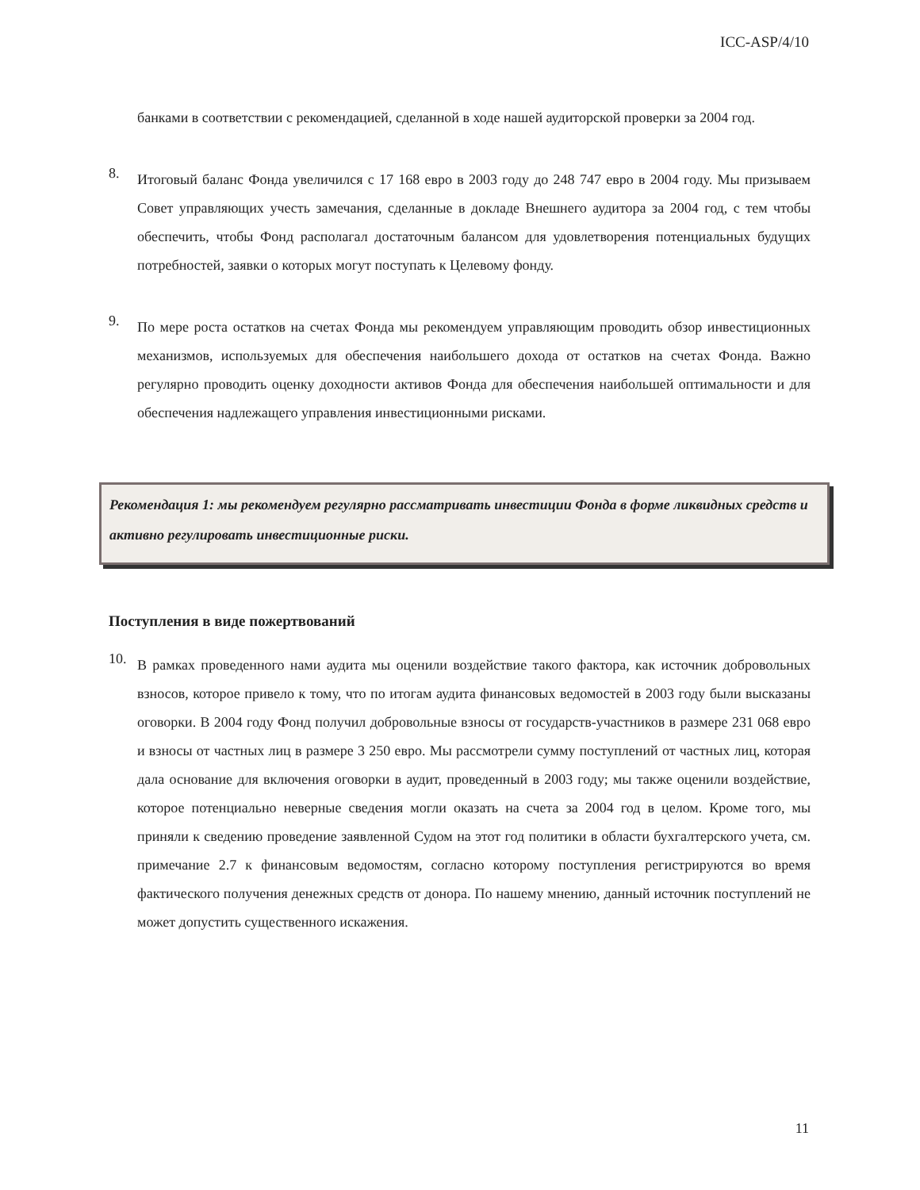ICC-ASP/4/10
банками в соответствии с рекомендацией, сделанной в ходе нашей аудиторской проверки за 2004 год.
8.
Итоговый баланс Фонда увеличился с 17 168 евро в 2003 году до 248 747 евро в 2004 году. Мы призываем Совет управляющих учесть замечания, сделанные в докладе Внешнего аудитора за 2004 год, с тем чтобы обеспечить, чтобы Фонд располагал достаточным балансом для удовлетворения потенциальных будущих потребностей, заявки о которых могут поступать к Целевому фонду.
9.
По мере роста остатков на счетах Фонда мы рекомендуем управляющим проводить обзор инвестиционных механизмов, используемых для обеспечения наибольшего дохода от остатков на счетах Фонда. Важно регулярно проводить оценку доходности активов Фонда для обеспечения наибольшей оптимальности и для обеспечения надлежащего управления инвестиционными рисками.
Рекомендация 1: мы рекомендуем регулярно рассматривать инвестиции Фонда в форме ликвидных средств и активно регулировать инвестиционные риски.
Поступления в виде пожертвований
10.
В рамках проведенного нами аудита мы оценили воздействие такого фактора, как источник добровольных взносов, которое привело к тому, что по итогам аудита финансовых ведомостей в 2003 году были высказаны оговорки. В 2004 году Фонд получил добровольные взносы от государств-участников в размере 231 068 евро и взносы от частных лиц в размере 3 250 евро. Мы рассмотрели сумму поступлений от частных лиц, которая дала основание для включения оговорки в аудит, проведенный в 2003 году; мы также оценили воздействие, которое потенциально неверные сведения могли оказать на счета за 2004 год в целом. Кроме того, мы приняли к сведению проведение заявленной Судом на этот год политики в области бухгалтерского учета, см. примечание 2.7 к финансовым ведомостям, согласно которому поступления регистрируются во время фактического получения денежных средств от донора. По нашему мнению, данный источник поступлений не может допустить существенного искажения.
11